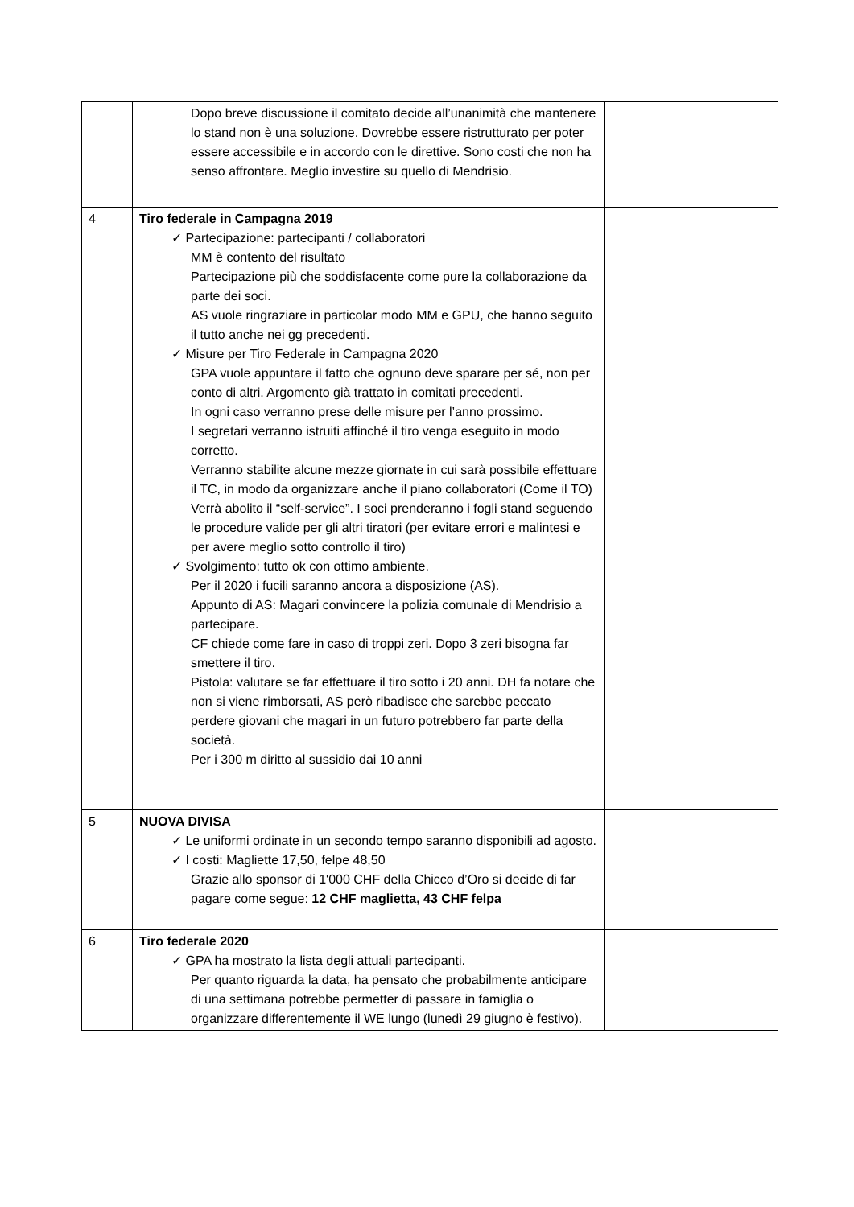| | Dopo breve discussione il comitato decide all’unanimità che mantenere lo stand non è una soluzione. Dovrebbe essere ristrutturato per poter essere accessibile e in accordo con le direttive. Sono costi che non ha senso affrontare. Meglio investire su quello di Mendrisio. | |
| 4 | Tiro federale in Campagna 2019 ✓ Partecipazione: partecipanti / collaboratori MM è contento del risultato Partecipazione più che soddisfacente come pure la collaborazione da parte dei soci. AS vuole ringraziare in particolar modo MM e GPU, che hanno seguito il tutto anche nei gg precedenti. ✓ Misure per Tiro Federale in Campagna 2020 GPA vuole appuntare il fatto che ognuno deve sparare per sé, non per conto di altri. Argomento già trattato in comitati precedenti. In ogni caso verranno prese delle misure per l’anno prossimo. I segretari verranno istruiti affinché il tiro venga eseguito in modo corretto. Verranno stabilite alcune mezze giornate in cui sarà possibile effettuare il TC, in modo da organizzare anche il piano collaboratori (Come il TO) Verrà abolito il “self-service”. I soci prenderanno i fogli stand seguendo le procedure valide per gli altri tiratori (per evitare errori e malintesi e per avere meglio sotto controllo il tiro) ✓ Svolgimento: tutto ok con ottimo ambiente. Per il 2020 i fucili saranno ancora a disposizione (AS). Appunto di AS: Magari convincere la polizia comunale di Mendrisio a partecipare. CF chiede come fare in caso di troppi zeri. Dopo 3 zeri bisogna far smettere il tiro. Pistola: valutare se far effettuare il tiro sotto i 20 anni. DH fa notare che non si viene rimborsati, AS però ribadisce che sarebbe peccato perdere giovani che magari in un futuro potrebbero far parte della società. Per i 300 m diritto al sussidio dai 10 anni | |
| 5 | NUOVA DIVISA ✓ Le uniformi ordinate in un secondo tempo saranno disponibili ad agosto. ✓ I costi: Magliette 17,50, felpe 48,50 Grazie allo sponsor di 1'000 CHF della Chicco d’Oro si decide di far pagare come segue: 12 CHF maglietta, 43 CHF felpa | |
| 6 | Tiro federale 2020 ✓ GPA ha mostrato la lista degli attuali partecipanti. Per quanto riguarda la data, ha pensato che probabilmente anticipare di una settimana potrebbe permetter di passare in famiglia o organizzare differentemente il WE lungo (lunedì 29 giugno è festivo). | |